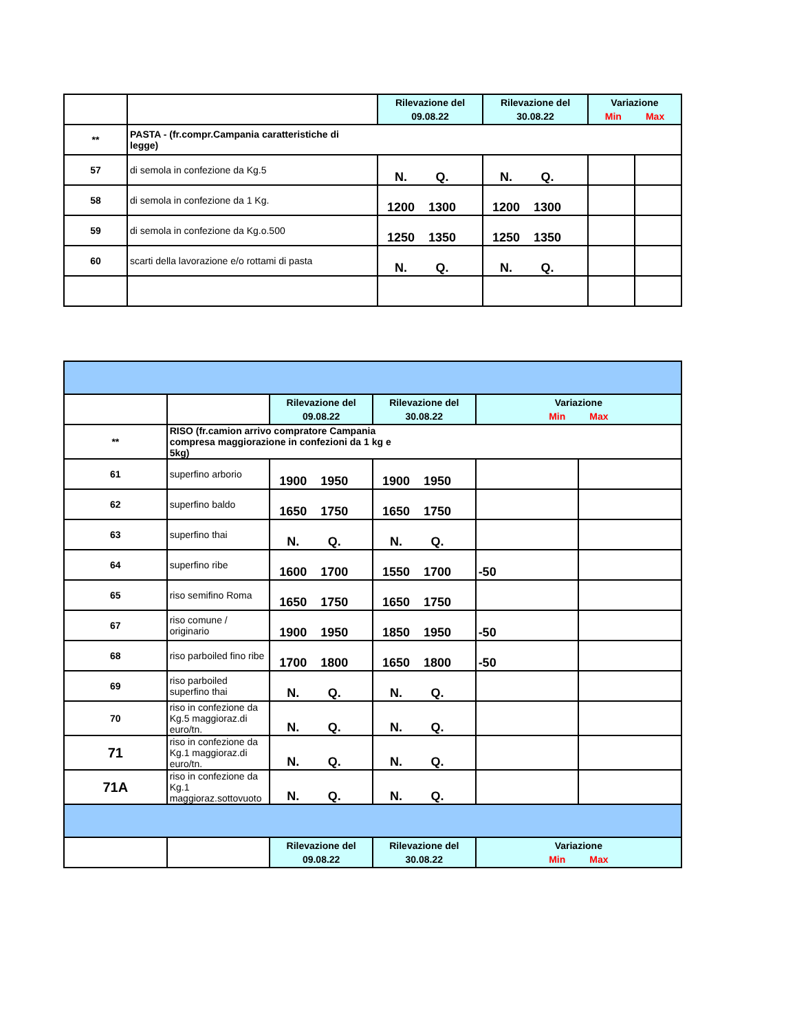| | | Rilevazione del 09.08.22 | Rilevazione del 30.08.22 | Variazione Min Max | |
| ** | PASTA - (fr.compr.Campania caratteristiche di legge) | | | | |
| 57 | di semola in confezione da Kg.5 | N. Q. | N. Q. | | |
| 58 | di semola in confezione da 1 Kg. | 1200 1300 | 1200 1300 | | |
| 59 | di semola in confezione da Kg.o.500 | 1250 1350 | 1250 1350 | | |
| 60 | scarti della lavorazione e/o rottami di pasta | N. Q. | N. Q. | | |
| | | Rilevazione del 09.08.22 | Rilevazione del 30.08.22 | Variazione Min Max | |
| ** | RISO (fr.camion arrivo compratore Campania compresa maggiorazione in confezioni da 1 kg e 5kg) | | | | |
| 61 | superfino arborio | 1900 1950 | 1900 1950 | | |
| 62 | superfino baldo | 1650 1750 | 1650 1750 | | |
| 63 | superfino thai | N. Q. | N. Q. | | |
| 64 | superfino ribe | 1600 1700 | 1550 1700 | -50 | |
| 65 | riso semifino Roma | 1650 1750 | 1650 1750 | | |
| 67 | riso comune / originario | 1900 1950 | 1850 1950 | -50 | |
| 68 | riso parboiled fino ribe | 1700 1800 | 1650 1800 | -50 | |
| 69 | riso parboiled superfino thai | N. Q. | N. Q. | | |
| 70 | riso in confezione da Kg.5 maggioraz.di euro/tn. | N. Q. | N. Q. | | |
| 71 | riso in confezione da Kg.1 maggioraz.di euro/tn. | N. Q. | N. Q. | | |
| 71A | riso in confezione da Kg.1 maggioraz.sottovuoto | N. Q. | N. Q. | | |
| | | Rilevazione del 09.08.22 | Rilevazione del 30.08.22 | Variazione Min Max | |